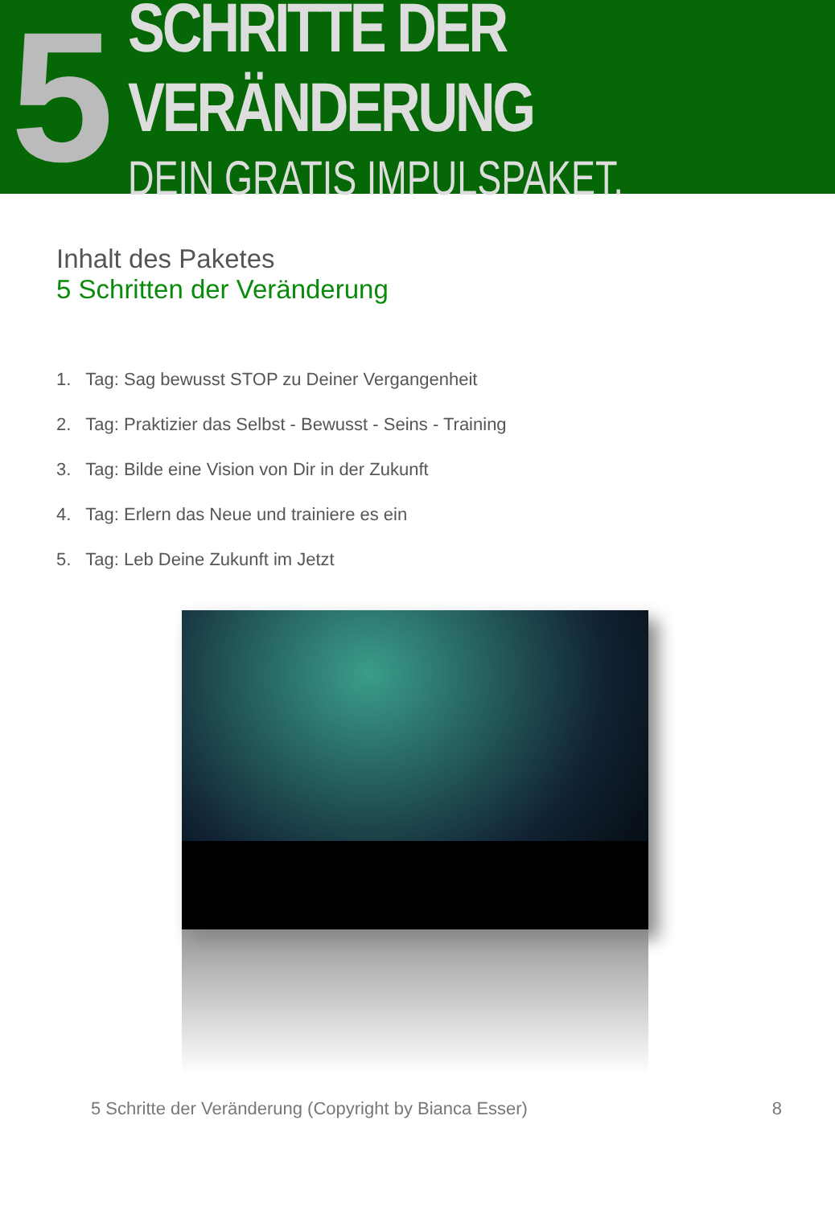5
SCHRITTE DER VERÄNDERUNG
DEIN GRATIS IMPULSPAKET.
Inhalt des Paketes
5 Schritten der Veränderung
1. Tag: Sag bewusst STOP zu Deiner Vergangenheit
2. Tag: Praktizier das Selbst - Bewusst - Seins - Training
3. Tag: Bilde eine Vision von Dir in der Zukunft
4. Tag: Erlern das Neue und trainiere es ein
5. Tag: Leb Deine Zukunft im Jetzt
5 Schritte der Veränderung (Copyright by Bianca Esser) 8